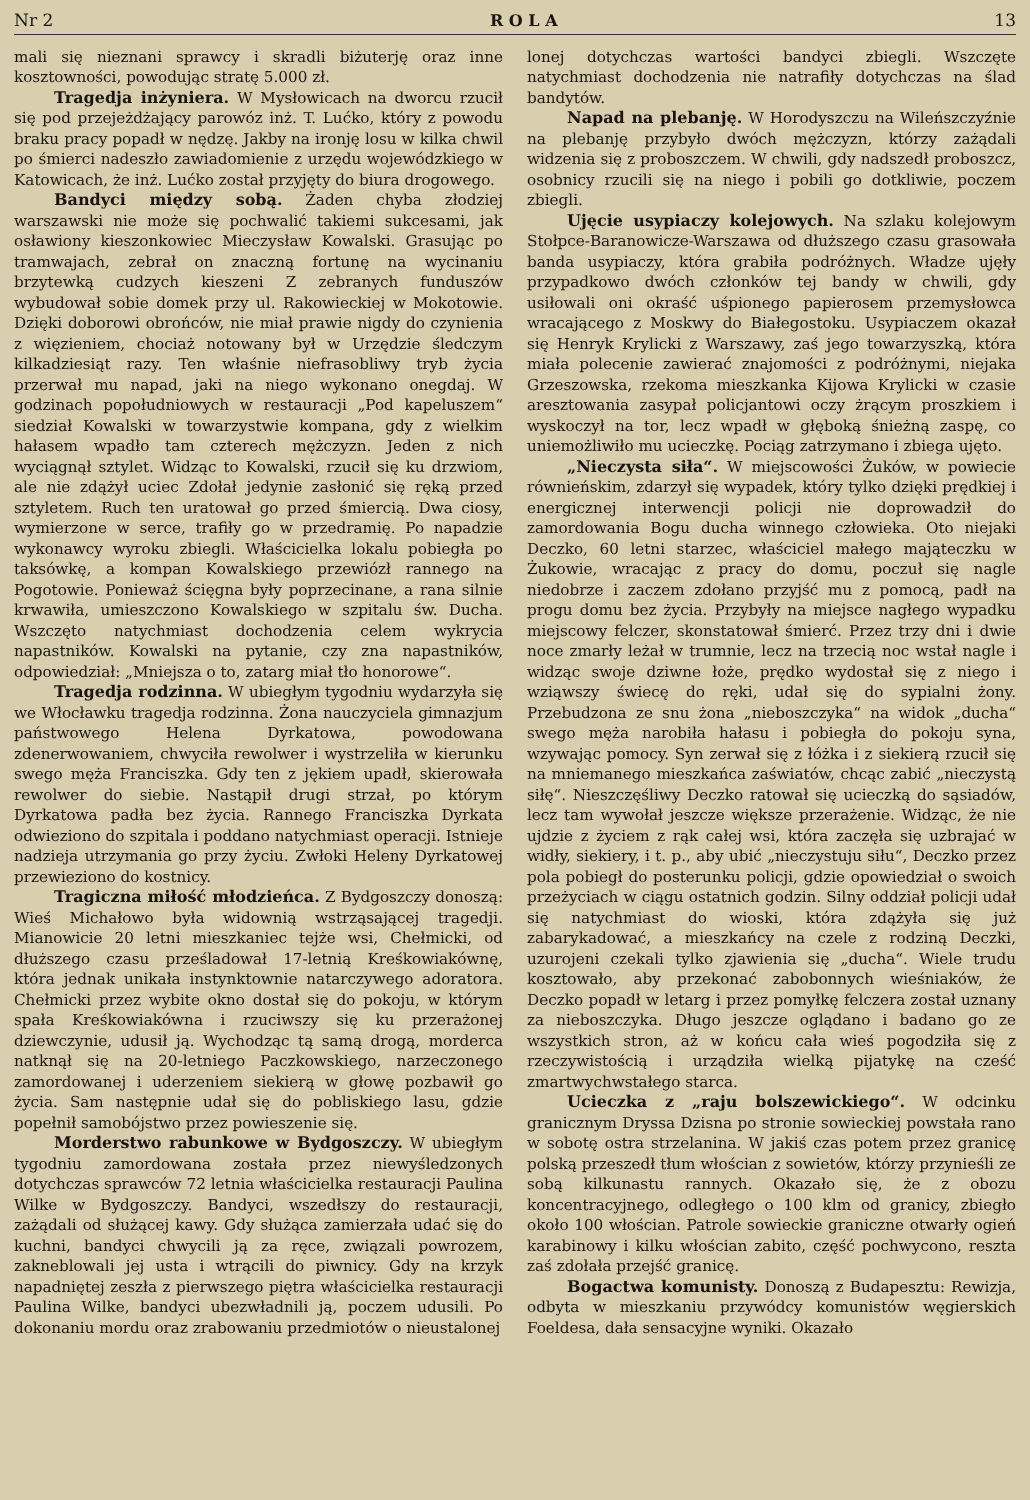Nr 2 R O L A 13
mali się nieznani sprawcy i skradli biżuterję oraz inne kosztowności, powodując stratę 5.000 zł.
Tragedja inżyniera. W Mysłowicach na dworcu rzucił się pod przejeżdżający parowóz inż. T. Lućko, który z powodu braku pracy popadł w nędzę. Jakby na ironję losu w kilka chwil po śmierci nadeszło zawiadomienie z urzędu wojewódzkiego w Katowicach, że inż. Lućko został przyjęty do biura drogowego.
Bandyci między sobą. Żaden chyba złodziej warszawski nie może się pochwalić takiemi sukcesami, jak osławiony kieszonkowiec Mieczysław Kowalski. Grasując po tramwajach, zebrał on znaczną fortunę na wycinaniu brzytewką cudzych kieszeni Z zebranych funduszów wybudował sobie domek przy ul. Rakowieckiej w Mokotowie. Dzięki doborowi obrońców, nie miał prawie nigdy do czynienia z więzieniem, chociaż notowany był w Urzędzie śledczym kilkadziesiąt razy. Ten właśnie niefrasobliwy tryb życia przerwał mu napad, jaki na niego wykonano onegdaj. W godzinach popołudniowych w restauracji „Pod kapeluszem“ siedział Kowalski w towarzystwie kompana, gdy z wielkim hałasem wpadło tam czterech mężczyzn. Jeden z nich wyciągnął sztylet. Widząc to Kowalski, rzucił się ku drzwiom, ale nie zdążył uciec Zdołał jedynie zasłonić się ręką przed sztyletem. Ruch ten uratował go przed śmiercią. Dwa ciosy, wymierzone w serce, trafiły go w przedramię. Po napadzie wykonawcy wyroku zbiegli. Właścicielka lokalu pobiegła po taksówkę, a kompan Kowalskiego przewiózł rannego na Pogotowie. Ponieważ ścięgna były poprzecinane, a rana silnie krwawiła, umieszczono Kowalskiego w szpitalu św. Ducha. Wszczęto natychmiast dochodzenia celem wykrycia napastników. Kowalski na pytanie, czy zna napastników, odpowiedział: „Mniejsza o to, zatarg miał tło honorowe“.
Tragedja rodzinna. W ubiegłym tygodniu wydarzyła się we Włocławku tragedja rodzinna. Żona nauczyciela gimnazjum państwowego Helena Dyrkatowa, powodowana zdenerwowaniem, chwyciła rewolwer i wystrzeliła w kierunku swego męża Franciszka. Gdy ten z jękiem upadł, skierowała rewolwer do siebie. Nastąpił drugi strzał, po którym Dyrkatowa padła bez życia. Rannego Franciszka Dyrkata odwieziono do szpitala i poddano natychmiast operacji. Istnieje nadzieja utrzymania go przy życiu. Zwłoki Heleny Dyrkatowej przewieziono do kostnicy.
Tragiczna miłość młodzieńca. Z Bydgoszczy donoszą: Wieś Michałowo była widownią wstrząsającej tragedji. Mianowicie 20 letni mieszkaniec tejże wsi, Chełmicki, od dłuższego czasu prześladował 17-letnią Kreśkowiakównę, która jednak unikała instynktownie natarczywego adoratora. Chełmicki przez wybite okno dostał się do pokoju, w którym spała Kreśkowiakówna i rzuciwszy się ku przerażonej dziewczynie, udusił ją. Wychodząc tą samą drogą, morderca natknął się na 20-letniego Paczkowskiego, narzeczonego zamordowanej i uderzeniem siekierą w głowę pozbawił go życia. Sam następnie udał się do pobliskiego lasu, gdzie popełnił samobójstwo przez powieszenie się.
Morderstwo rabunkowe w Bydgoszczy. W ubiegłym tygodniu zamordowana została przez niewyśledzonych dotychczas sprawców 72 letnia właścicielka restauracji Paulina Wilke w Bydgoszczy. Bandyci, wszedłszy do restauracji, zażądali od służącej kawy. Gdy służąca zamierzała udać się do kuchni, bandyci chwycili ją za ręce, związali powrozem, zakneblowali jej usta i wtrącili do piwnicy. Gdy na krzyk napadniętej zeszła z pierwszego piętra właścicielka restauracji Paulina Wilke, bandyci ubezwładnili ją, poczem udusili. Po dokonaniu mordu oraz zrabowaniu przedmiotów o nieustalonej
lonej dotychczas wartości bandyci zbiegli. Wszczęte natychmiast dochodzenia nie natrafiły dotychczas na ślad bandytów.
Napad na plebanję. W Horodyszczu na Wileńszczyźnie na plebanję przybyło dwóch mężczyzn, którzy zażądali widzenia się z proboszczem. W chwili, gdy nadszedł proboszcz, osobnicy rzucili się na niego i pobili go dotkliwie, poczem zbiegli.
Ujęcie usypiaczy kolejowych. Na szlaku kolejowym Stołpce-Baranowicze-Warszawa od dłuższego czasu grasowała banda usypiaczy, która grabiła podróżnych. Władze ujęły przypadkowo dwóch członków tej bandy w chwili, gdy usiłowali oni okraść uśpionego papierosem przemysłowca wracającego z Moskwy do Białegostoku. Usypiaczem okazał się Henryk Krylicki z Warszawy, zaś jego towarzyszką, która miała polecenie zawierać znajomości z podróżnymi, niejaka Grzeszowska, rzekoma mieszkanka Kijowa Krylicki w czasie aresztowania zasypał policjantowi oczy żrącym proszkiem i wyskoczył na tor, lecz wpadł w głęboką śnieżną zaspę, co uniemożliwiło mu ucieczkę. Pociąg zatrzymano i zbiega ujęto.
„Nieczysta siła“. W miejscowości Żuków, w powiecie równieńskim, zdarzył się wypadek, który tylko dzięki prędkiej i energicznej interwencji policji nie doprowadził do zamordowania Bogu ducha winnego człowieka. Oto niejaki Deczko, 60 letni starzec, właściciel małego mająteczku w Żukowie, wracając z pracy do domu, poczuł się nagle niedobrze i zaczem zdołano przyjść mu z pomocą, padł na progu domu bez życia. Przybyły na miejsce nagłego wypadku miejscowy felczer, skonstatował śmierć. Przez trzy dni i dwie noce zmarły leżał w trumnie, lecz na trzecią noc wstał nagle i widząc swoje dziwne łoże, prędko wydostał się z niego i wziąwszy świecę do ręki, udał się do sypialni żony. Przebudzona ze snu żona „nieboszczyka“ na widok „ducha“ swego męża narobiła hałasu i pobiegła do pokoju syna, wzywając pomocy. Syn zerwał się z łóżka i z siekierą rzucił się na mniemanego mieszkańca zaświatów, chcąc zabić „nieczystą siłę“. Nieszczęśliwy Deczko ratował się ucieczką do sąsiadów, lecz tam wywołał jeszcze większe przerażenie. Widząc, że nie ujdzie z życiem z rąk całej wsi, która zaczęła się uzbrajać w widły, siekiery, i t. p., aby ubić „nieczystuju siłu“, Deczko przez pola pobiegł do posterunku policji, gdzie opowiedział o swoich przeżyciach w ciągu ostatnich godzin. Silny oddział policji udał się natychmiast do wioski, która zdążyła się już zabarykadować, a mieszkańcy na czele z rodziną Deczki, uzurojeni czekali tylko zjawienia się „ducha“. Wiele trudu kosztowało, aby przekonać zabobonnych wieśniaków, że Deczko popadł w letarg i przez pomyłkę felczera został uznany za nieboszczyka. Długo jeszcze oglądano i badano go ze wszystkich stron, aż w końcu cała wieś pogodziła się z rzeczywistością i urządziła wielką pijatykę na cześć zmartwychwstałego starca.
Ucieczka z „raju bolszewickiego“. W odcinku granicznym Dryssa Dzisna po stronie sowieckiej powstała rano w sobotę ostra strzelanina. W jakiś czas potem przez granicę polską przeszedł tłum włościan z sowietów, którzy przynieśli ze sobą kilkunastu rannych. Okazało się, że z obozu koncentracyjnego, odległego o 100 klm od granicy, zbiegło około 100 włościan. Patrole sowieckie graniczne otwarły ogień karabinowy i kilku włościan zabito, część pochwycono, reszta zaś zdołała przejść granicę.
Bogactwa komunisty. Donoszą z Budapesztu: Rewizja, odbyta w mieszkaniu przywódcy komunistów węgierskich Foeldesa, dała sensacyjne wyniki. Okazało